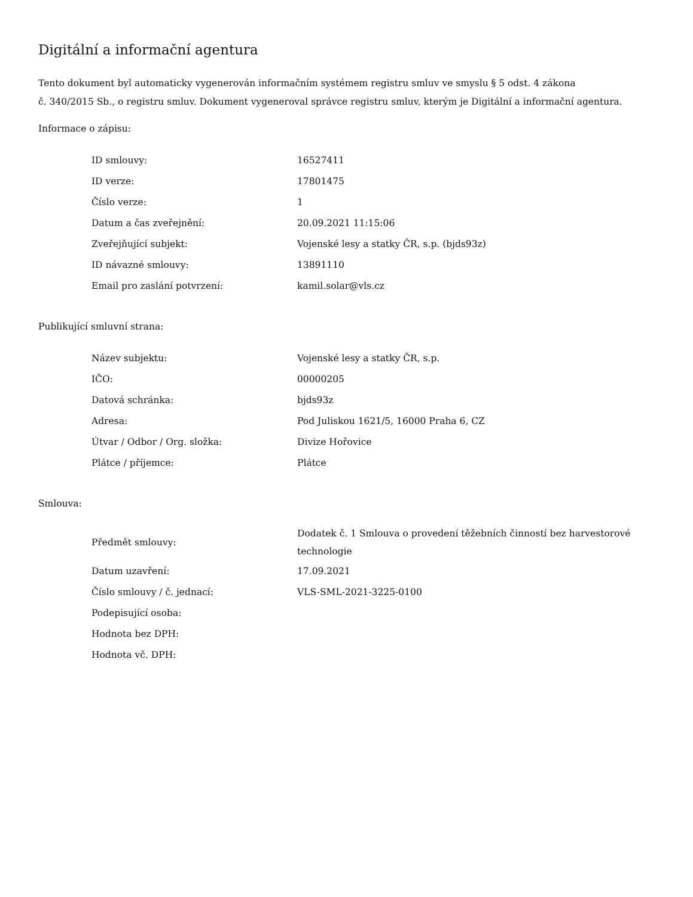Digitální a informační agentura
Tento dokument byl automaticky vygenerován informačním systémem registru smluv ve smyslu § 5 odst. 4 zákona
č. 340/2015 Sb., o registru smluv. Dokument vygeneroval správce registru smluv, kterým je Digitální a informační agentura.
Informace o zápisu:
| ID smlouvy: | 16527411 |
| ID verze: | 17801475 |
| Číslo verze: | 1 |
| Datum a čas zveřejnění: | 20.09.2021 11:15:06 |
| Zveřejňující subjekt: | Vojenské lesy a statky ČR, s.p. (bjds93z) |
| ID návazné smlouvy: | 13891110 |
| Email pro zaslání potvrzení: | kamil.solar@vls.cz |
Publikující smluvní strana:
| Název subjektu: | Vojenské lesy a statky ČR, s.p. |
| IČO: | 00000205 |
| Datová schránka: | bjds93z |
| Adresa: | Pod Juliskou 1621/5, 16000 Praha 6, CZ |
| Útvar / Odbor / Org. složka: | Divize Hořovice |
| Plátce / příjemce: | Plátce |
Smlouva:
| Předmět smlouvy: | Dodatek č. 1 Smlouva o provedení těžebních činností bez harvestorové technologie |
| Datum uzavření: | 17.09.2021 |
| Číslo smlouvy / č. jednací: | VLS-SML-2021-3225-0100 |
| Podepisující osoba: | |
| Hodnota bez DPH: | |
| Hodnota vč. DPH: | |